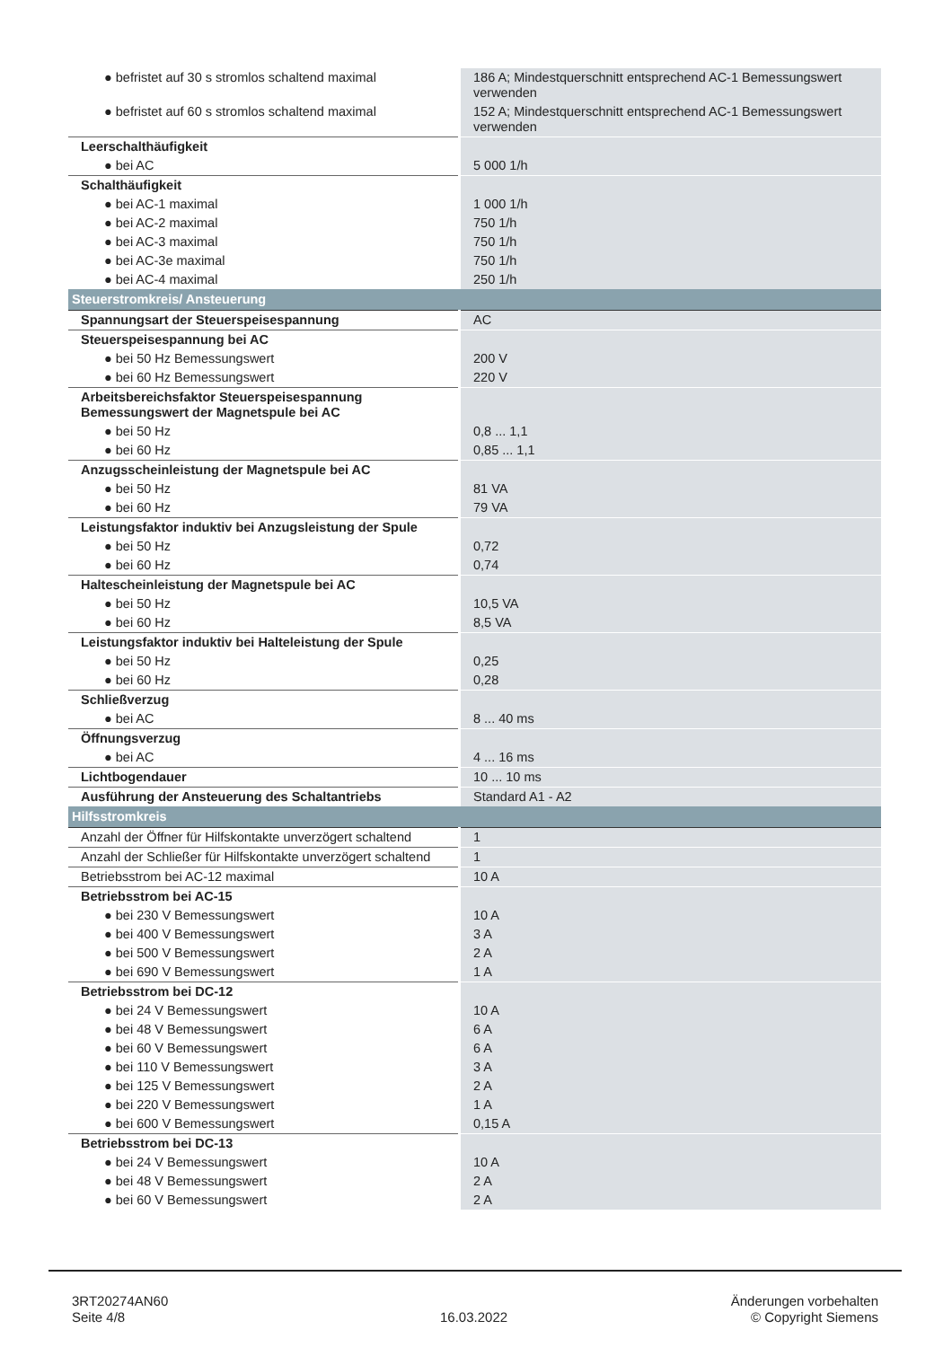| ● befristet auf 30 s stromlos schaltend maximal | 186 A; Mindestquerschnitt entsprechend AC-1 Bemessungswert verwenden |
| ● befristet auf 60 s stromlos schaltend maximal | 152 A; Mindestquerschnitt entsprechend AC-1 Bemessungswert verwenden |
| Leerschalthäufigkeit | |
| ● bei AC | 5 000 1/h |
| Schalthäufigkeit | |
| ● bei AC-1 maximal | 1 000 1/h |
| ● bei AC-2 maximal | 750 1/h |
| ● bei AC-3 maximal | 750 1/h |
| ● bei AC-3e maximal | 750 1/h |
| ● bei AC-4 maximal | 250 1/h |
| Steuerstromkreis/ Ansteuerung | |
| Spannungsart der Steuerspeisespannung | AC |
| Steuerspeisespannung bei AC | |
| ● bei 50 Hz Bemessungswert | 200 V |
| ● bei 60 Hz Bemessungswert | 220 V |
| Arbeitsbereichsfaktor Steuerspeisespannung Bemessungswert der Magnetspule bei AC | |
| ● bei 50 Hz | 0,8 ... 1,1 |
| ● bei 60 Hz | 0,85 ... 1,1 |
| Anzugsscheinleistung der Magnetspule bei AC | |
| ● bei 50 Hz | 81 VA |
| ● bei 60 Hz | 79 VA |
| Leistungsfaktor induktiv bei Anzugsleistung der Spule | |
| ● bei 50 Hz | 0,72 |
| ● bei 60 Hz | 0,74 |
| Haltescheinleistung der Magnetspule bei AC | |
| ● bei 50 Hz | 10,5 VA |
| ● bei 60 Hz | 8,5 VA |
| Leistungsfaktor induktiv bei Halteleistung der Spule | |
| ● bei 50 Hz | 0,25 |
| ● bei 60 Hz | 0,28 |
| Schließverzug | |
| ● bei AC | 8 ... 40 ms |
| Öffnungsverzug | |
| ● bei AC | 4 ... 16 ms |
| Lichtbogendauer | 10 ... 10 ms |
| Ausführung der Ansteuerung des Schaltantriebs | Standard A1 - A2 |
| Hilfsstromkreis | |
| Anzahl der Öffner für Hilfskontakte unverzögert schaltend | 1 |
| Anzahl der Schließer für Hilfskontakte unverzögert schaltend | 1 |
| Betriebsstrom bei AC-12 maximal | 10 A |
| Betriebsstrom bei AC-15 | |
| ● bei 230 V Bemessungswert | 10 A |
| ● bei 400 V Bemessungswert | 3 A |
| ● bei 500 V Bemessungswert | 2 A |
| ● bei 690 V Bemessungswert | 1 A |
| Betriebsstrom bei DC-12 | |
| ● bei 24 V Bemessungswert | 10 A |
| ● bei 48 V Bemessungswert | 6 A |
| ● bei 60 V Bemessungswert | 6 A |
| ● bei 110 V Bemessungswert | 3 A |
| ● bei 125 V Bemessungswert | 2 A |
| ● bei 220 V Bemessungswert | 1 A |
| ● bei 600 V Bemessungswert | 0,15 A |
| Betriebsstrom bei DC-13 | |
| ● bei 24 V Bemessungswert | 10 A |
| ● bei 48 V Bemessungswert | 2 A |
| ● bei 60 V Bemessungswert | 2 A |
3RT20274AN60
Seite 4/8
16.03.2022
Änderungen vorbehalten
© Copyright Siemens